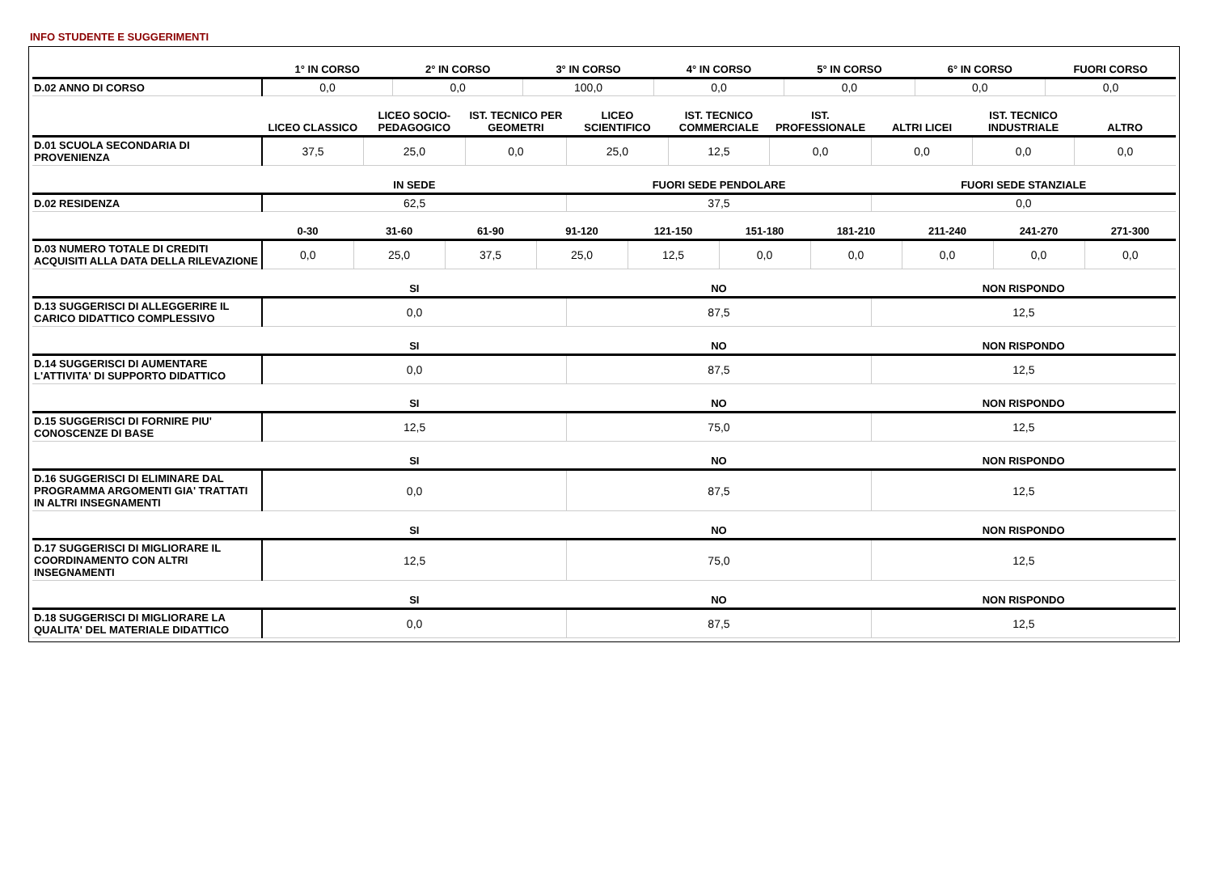INFO STUDENTE E SUGGERIMENTI
| | 1° IN CORSO | 2° IN CORSO | 3° IN CORSO | 4° IN CORSO | 5° IN CORSO | 6° IN CORSO | FUORI CORSO |
| --- | --- | --- | --- | --- | --- | --- | --- |
| D.02 ANNO DI CORSO | 0,0 | 0,0 | 100,0 | 0,0 | 0,0 | 0,0 | 0,0 |
| | LICEO CLASSICO | LICEO SOCIO-PEDAGOGICO | IST. TECNICO PER GEOMETRI | LICEO SCIENTIFICO | IST. TECNICO COMMERCIALE | IST. PROFESSIONALE | ALTRI LICEI | IST. TECNICO INDUSTRIALE | ALTRO |
| --- | --- | --- | --- | --- | --- | --- | --- | --- | --- |
| D.01 SCUOLA SECONDARIA DI PROVENIENZA | 37,5 | 25,0 | 0,0 | 25,0 | 12,5 | 0,0 | 0,0 | 0,0 | 0,0 |
| | IN SEDE | FUORI SEDE PENDOLARE | FUORI SEDE STANZIALE |
| --- | --- | --- | --- |
| D.02 RESIDENZA | 62,5 | 37,5 | 0,0 |
| | 0-30 | 31-60 | 61-90 | 91-120 | 121-150 | 151-180 | 181-210 | 211-240 | 241-270 | 271-300 |
| --- | --- | --- | --- | --- | --- | --- | --- | --- | --- | --- |
| D.03 NUMERO TOTALE DI CREDITI ACQUISITI ALLA DATA DELLA RILEVAZIONE | 0,0 | 25,0 | 37,5 | 25,0 | 12,5 | 0,0 | 0,0 | 0,0 | 0,0 | 0,0 |
| | SI | NO | NON RISPONDO |
| --- | --- | --- | --- |
| D.13 SUGGERISCI DI ALLEGGERIRE IL CARICO DIDATTICO COMPLESSIVO | 0,0 | 87,5 | 12,5 |
| | SI | NO | NON RISPONDO |
| --- | --- | --- | --- |
| D.14 SUGGERISCI DI AUMENTARE L'ATTIVITA' DI SUPPORTO DIDATTICO | 0,0 | 87,5 | 12,5 |
| | SI | NO | NON RISPONDO |
| --- | --- | --- | --- |
| D.15 SUGGERISCI DI FORNIRE PIU' CONOSCENZE DI BASE | 12,5 | 75,0 | 12,5 |
| | SI | NO | NON RISPONDO |
| --- | --- | --- | --- |
| D.16 SUGGERISCI DI ELIMINARE DAL PROGRAMMA ARGOMENTI GIA' TRATTATI IN ALTRI INSEGNAMENTI | 0,0 | 87,5 | 12,5 |
| | SI | NO | NON RISPONDO |
| --- | --- | --- | --- |
| D.17 SUGGERISCI DI MIGLIORARE IL COORDINAMENTO CON ALTRI INSEGNAMENTI | 12,5 | 75,0 | 12,5 |
| | SI | NO | NON RISPONDO |
| --- | --- | --- | --- |
| D.18 SUGGERISCI DI MIGLIORARE LA QUALITA' DEL MATERIALE DIDATTICO | 0,0 | 87,5 | 12,5 |